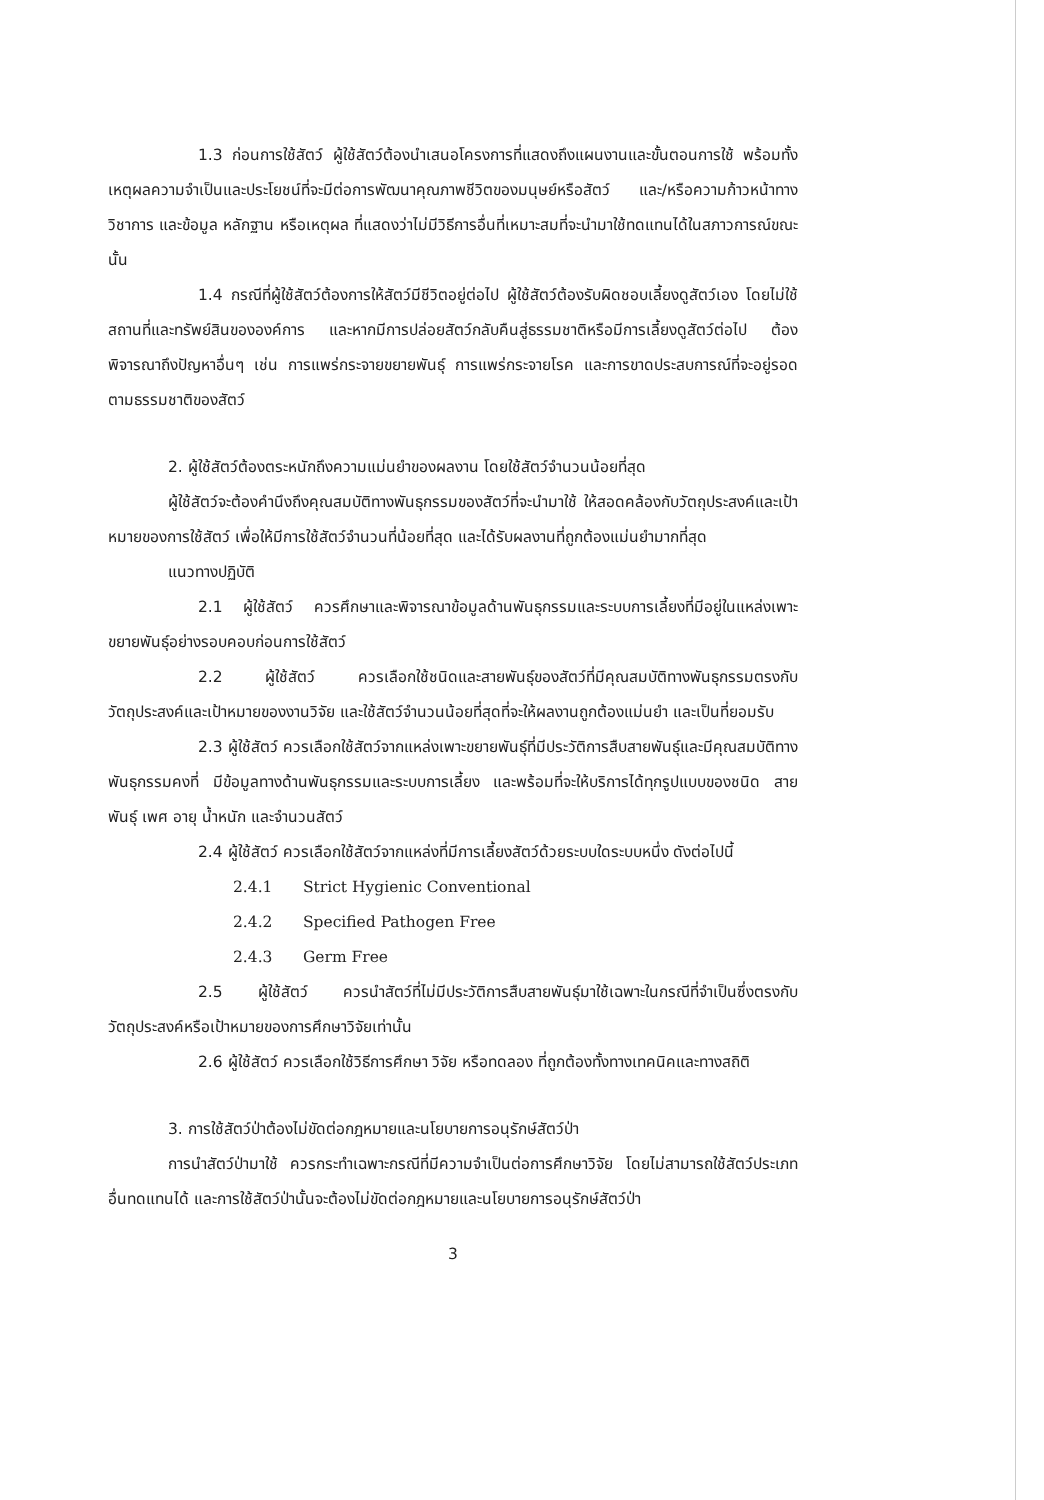1.3 ก่อนการใช้สัตว์ ผู้ใช้สัตว์ต้องนำเสนอโครงการที่แสดงถึงแผนงานและขั้นตอนการใช้ พร้อมทั้งเหตุผลความจำเป็นและประโยชน์ที่จะมีต่อการพัฒนาคุณภาพชีวิตของมนุษย์หรือสัตว์ และ/หรือความก้าวหน้าทางวิชาการ และข้อมูล หลักฐาน หรือเหตุผล ที่แสดงว่าไม่มีวิธีการอื่นที่เหมาะสมที่จะนำมาใช้ทดแทนได้ในสภาวการณ์ขณะนั้น
1.4 กรณีที่ผู้ใช้สัตว์ต้องการให้สัตว์มีชีวิตอยู่ต่อไป ผู้ใช้สัตว์ต้องรับผิดชอบเลี้ยงดูสัตว์เอง โดยไม่ใช้สถานที่และทรัพย์สินขององค์การ และหากมีการปล่อยสัตว์กลับคืนสู่ธรรมชาติหรือมีการเลี้ยงดูสัตว์ต่อไป ต้องพิจารณาถึงปัญหาอื่นๆ เช่น การแพร่กระจายขยายพันธุ์ การแพร่กระจายโรค และการขาดประสบการณ์ที่จะอยู่รอดตามธรรมชาติของสัตว์
2. ผู้ใช้สัตว์ต้องตระหนักถึงความแม่นยำของผลงาน โดยใช้สัตว์จำนวนน้อยที่สุด
ผู้ใช้สัตว์จะต้องคำนึงถึงคุณสมบัติทางพันธุกรรมของสัตว์ที่จะนำมาใช้ ให้สอดคล้องกับวัตถุประสงค์และเป้าหมายของการใช้สัตว์ เพื่อให้มีการใช้สัตว์จำนวนที่น้อยที่สุด และได้รับผลงานที่ถูกต้องแม่นยำมากที่สุด
แนวทางปฏิบัติ
2.1 ผู้ใช้สัตว์ ควรศึกษาและพิจารณาข้อมูลด้านพันธุกรรมและระบบการเลี้ยงที่มีอยู่ในแหล่งเพาะขยายพันธุ์อย่างรอบคอบก่อนการใช้สัตว์
2.2 ผู้ใช้สัตว์ ควรเลือกใช้ชนิดและสายพันธุ์ของสัตว์ที่มีคุณสมบัติทางพันธุกรรมตรงกับวัตถุประสงค์และเป้าหมายของงานวิจัย และใช้สัตว์จำนวนน้อยที่สุดที่จะให้ผลงานถูกต้องแม่นยำ และเป็นที่ยอมรับ
2.3 ผู้ใช้สัตว์ ควรเลือกใช้สัตว์จากแหล่งเพาะขยายพันธุ์ที่มีประวัติการสืบสายพันธุ์และมีคุณสมบัติทางพันธุกรรมคงที่ มีข้อมูลทางด้านพันธุกรรมและระบบการเลี้ยง และพร้อมที่จะให้บริการได้ทุกรูปแบบของชนิด สายพันธุ์ เพศ อายุ น้ำหนัก และจำนวนสัตว์
2.4 ผู้ใช้สัตว์ ควรเลือกใช้สัตว์จากแหล่งที่มีการเลี้ยงสัตว์ด้วยระบบใดระบบหนึ่ง ดังต่อไปนี้
2.4.1 Strict Hygienic Conventional
2.4.2 Specified Pathogen Free
2.4.3 Germ Free
2.5 ผู้ใช้สัตว์ ควรนำสัตว์ที่ไม่มีประวัติการสืบสายพันธุ์มาใช้เฉพาะในกรณีที่จำเป็นซึ่งตรงกับวัตถุประสงค์หรือเป้าหมายของการศึกษาวิจัยเท่านั้น
2.6 ผู้ใช้สัตว์ ควรเลือกใช้วิธีการศึกษา วิจัย หรือทดลอง ที่ถูกต้องทั้งทางเทคนิคและทางสถิติ
3. การใช้สัตว์ป่าต้องไม่ขัดต่อกฎหมายและนโยบายการอนุรักษ์สัตว์ป่า
การนำสัตว์ป่ามาใช้ ควรกระทำเฉพาะกรณีที่มีความจำเป็นต่อการศึกษาวิจัย โดยไม่สามารถใช้สัตว์ประเภทอื่นทดแทนได้ และการใช้สัตว์ป่านั้นจะต้องไม่ขัดต่อกฎหมายและนโยบายการอนุรักษ์สัตว์ป่า
3